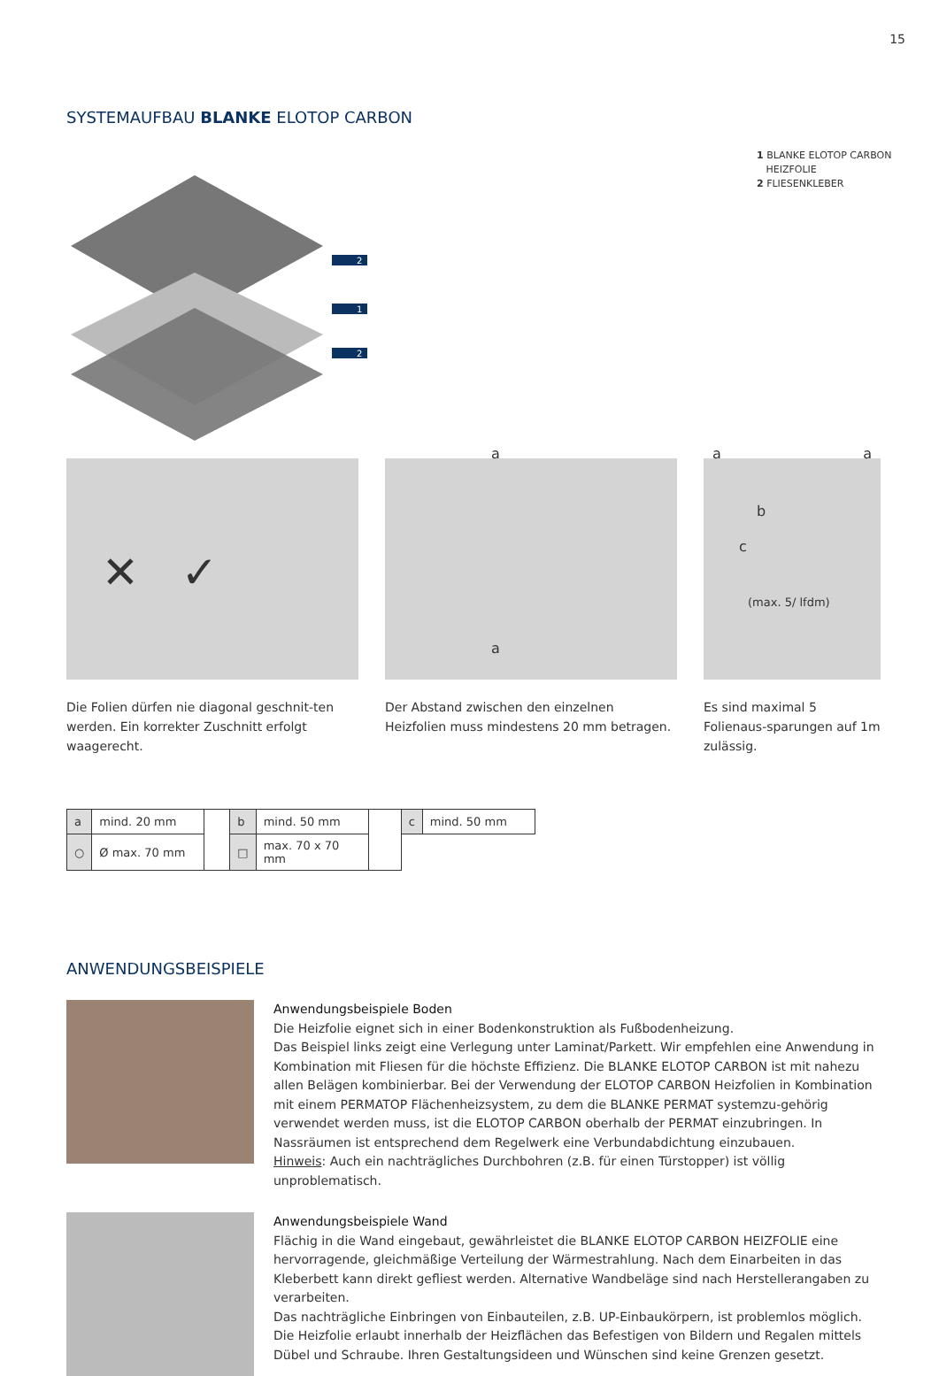15
SYSTEMAUFBAU BLANKE ELOTOP CARBON
2
1
2
1 BLANKE ELOTOP CARBON
HEIZFOLIE
2 FLIESENKLEBER
✕ ✓
Die Folien dürfen nie diagonal geschnit-ten werden. Ein korrekter Zuschnitt erfolgt waagerecht.
a
a
Der Abstand zwischen den einzelnen Heizfolien muss mindestens 20 mm betragen.
a a
b
c
(max. 5/ lfdm)
Es sind maximal 5 Folienaus-sparungen auf 1m zulässig.
| a | mind. 20 mm | | b | mind. 50 mm | | c | mind. 50 mm |
| ○ | Ø max. 70 mm | | □ | max. 70 x 70 mm | | | |
ANWENDUNGSBEISPIELE
Anwendungsbeispiele Boden
Die Heizfolie eignet sich in einer Bodenkonstruktion als Fußbodenheizung.
Das Beispiel links zeigt eine Verlegung unter Laminat/Parkett. Wir empfehlen eine Anwendung in Kombination mit Fliesen für die höchste Effizienz. Die BLANKE ELOTOP CARBON ist mit nahezu allen Belägen kombinierbar. Bei der Verwendung der ELOTOP CARBON Heizfolien in Kombination mit einem PERMATOP Flächenheizsystem, zu dem die BLANKE PERMAT systemzu-gehörig verwendet werden muss, ist die ELOTOP CARBON oberhalb der PERMAT einzubringen. In Nassräumen ist entsprechend dem Regelwerk eine Verbundabdichtung einzubauen.
Hinweis: Auch ein nachträgliches Durchbohren (z.B. für einen Türstopper) ist völlig unproblematisch.
Anwendungsbeispiele Wand
Flächig in die Wand eingebaut, gewährleistet die BLANKE ELOTOP CARBON HEIZFOLIE eine hervorragende, gleichmäßige Verteilung der Wärmestrahlung. Nach dem Einarbeiten in das Kleberbett kann direkt gefliest werden. Alternative Wandbeläge sind nach Herstellerangaben zu verarbeiten.
Das nachträgliche Einbringen von Einbauteilen, z.B. UP-Einbaukörpern, ist problemlos möglich. Die Heizfolie erlaubt innerhalb der Heizflächen das Befestigen von Bildern und Regalen mittels Dübel und Schraube. Ihren Gestaltungsideen und Wünschen sind keine Grenzen gesetzt.